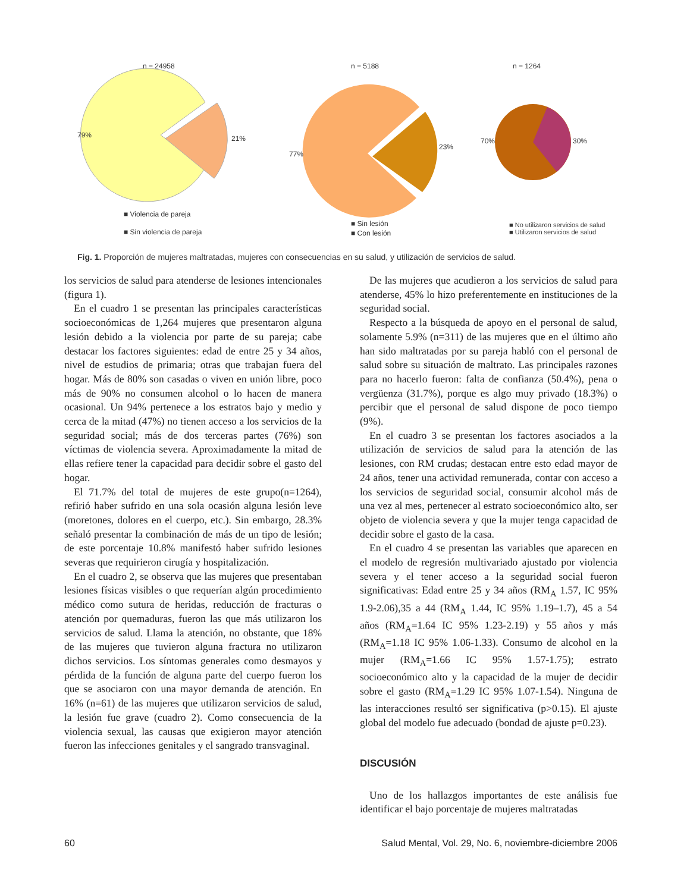n = 24958 n = 5188 n = 1264
79% 21%
77%
23%
70% 30%
■ Violencia de pareja
■ Sin violencia de pareja
■ Sin lesión
■ Con lesión
■ No utilizaron servicios de salud
■ Utilizaron servicios de salud
Fig. 1. Proporción de mujeres maltratadas, mujeres con consecuencias en su salud, y utilización de servicios de salud.
los servicios de salud para atenderse de lesiones intencionales (figura 1).
En el cuadro 1 se presentan las principales características socioeconómicas de 1,264 mujeres que presentaron alguna lesión debido a la violencia por parte de su pareja; cabe destacar los factores siguientes: edad de entre 25 y 34 años, nivel de estudios de primaria; otras que trabajan fuera del hogar. Más de 80% son casadas o viven en unión libre, poco más de 90% no consumen alcohol o lo hacen de manera ocasional. Un 94% pertenece a los estratos bajo y medio y cerca de la mitad (47%) no tienen acceso a los servicios de la seguridad social; más de dos terceras partes (76%) son víctimas de violencia severa. Aproximadamente la mitad de ellas refiere tener la capacidad para decidir sobre el gasto del hogar.
El 71.7% del total de mujeres de este grupo(n=1264), refirió haber sufrido en una sola ocasión alguna lesión leve (moretones, dolores en el cuerpo, etc.). Sin embargo, 28.3% señaló presentar la combinación de más de un tipo de lesión; de este porcentaje 10.8% manifestó haber sufrido lesiones severas que requirieron cirugía y hospitalización.
En el cuadro 2, se observa que las mujeres que presentaban lesiones físicas visibles o que requerían algún procedimiento médico como sutura de heridas, reducción de fracturas o atención por quemaduras, fueron las que más utilizaron los servicios de salud. Llama la atención, no obstante, que 18% de las mujeres que tuvieron alguna fractura no utilizaron dichos servicios. Los síntomas generales como desmayos y pérdida de la función de alguna parte del cuerpo fueron los que se asociaron con una mayor demanda de atención. En 16% (n=61) de las mujeres que utilizaron servicios de salud, la lesión fue grave (cuadro 2). Como consecuencia de la violencia sexual, las causas que exigieron mayor atención fueron las infecciones genitales y el sangrado transvaginal.
De las mujeres que acudieron a los servicios de salud para atenderse, 45% lo hizo preferentemente en instituciones de la seguridad social.
Respecto a la búsqueda de apoyo en el personal de salud, solamente 5.9% (n=311) de las mujeres que en el último año han sido maltratadas por su pareja habló con el personal de salud sobre su situación de maltrato. Las principales razones para no hacerlo fueron: falta de confianza (50.4%), pena o vergüenza (31.7%), porque es algo muy privado (18.3%) o percibir que el personal de salud dispone de poco tiempo (9%).
En el cuadro 3 se presentan los factores asociados a la utilización de servicios de salud para la atención de las lesiones, con RM crudas; destacan entre esto edad mayor de 24 años, tener una actividad remunerada, contar con acceso a los servicios de seguridad social, consumir alcohol más de una vez al mes, pertenecer al estrato socioeconómico alto, ser objeto de violencia severa y que la mujer tenga capacidad de decidir sobre el gasto de la casa.
En el cuadro 4 se presentan las variables que aparecen en el modelo de regresión multivariado ajustado por violencia severa y el tener acceso a la seguridad social fueron significativas: Edad entre 25 y 34 años (RM<sub>A</sub> 1.57, IC 95% 1.9-2.06),35 a 44 (RM<sub>A</sub> 1.44, IC 95% 1.19–1.7), 45 a 54 años (RM<sub>A</sub>=1.64 IC 95% 1.23-2.19) y 55 años y más (RM<sub>A</sub>=1.18 IC 95% 1.06-1.33). Consumo de alcohol en la mujer (RM<sub>A</sub>=1.66 IC 95% 1.57-1.75); estrato socioeconómico alto y la capacidad de la mujer de decidir sobre el gasto (RM<sub>A</sub>=1.29 IC 95% 1.07-1.54). Ninguna de las interacciones resultó ser significativa (p>0.15). El ajuste global del modelo fue adecuado (bondad de ajuste p=0.23).
DISCUSIÓN
Uno de los hallazgos importantes de este análisis fue identificar el bajo porcentaje de mujeres maltratadas
60 Salud Mental, Vol. 29, No. 6, noviembre-diciembre 2006